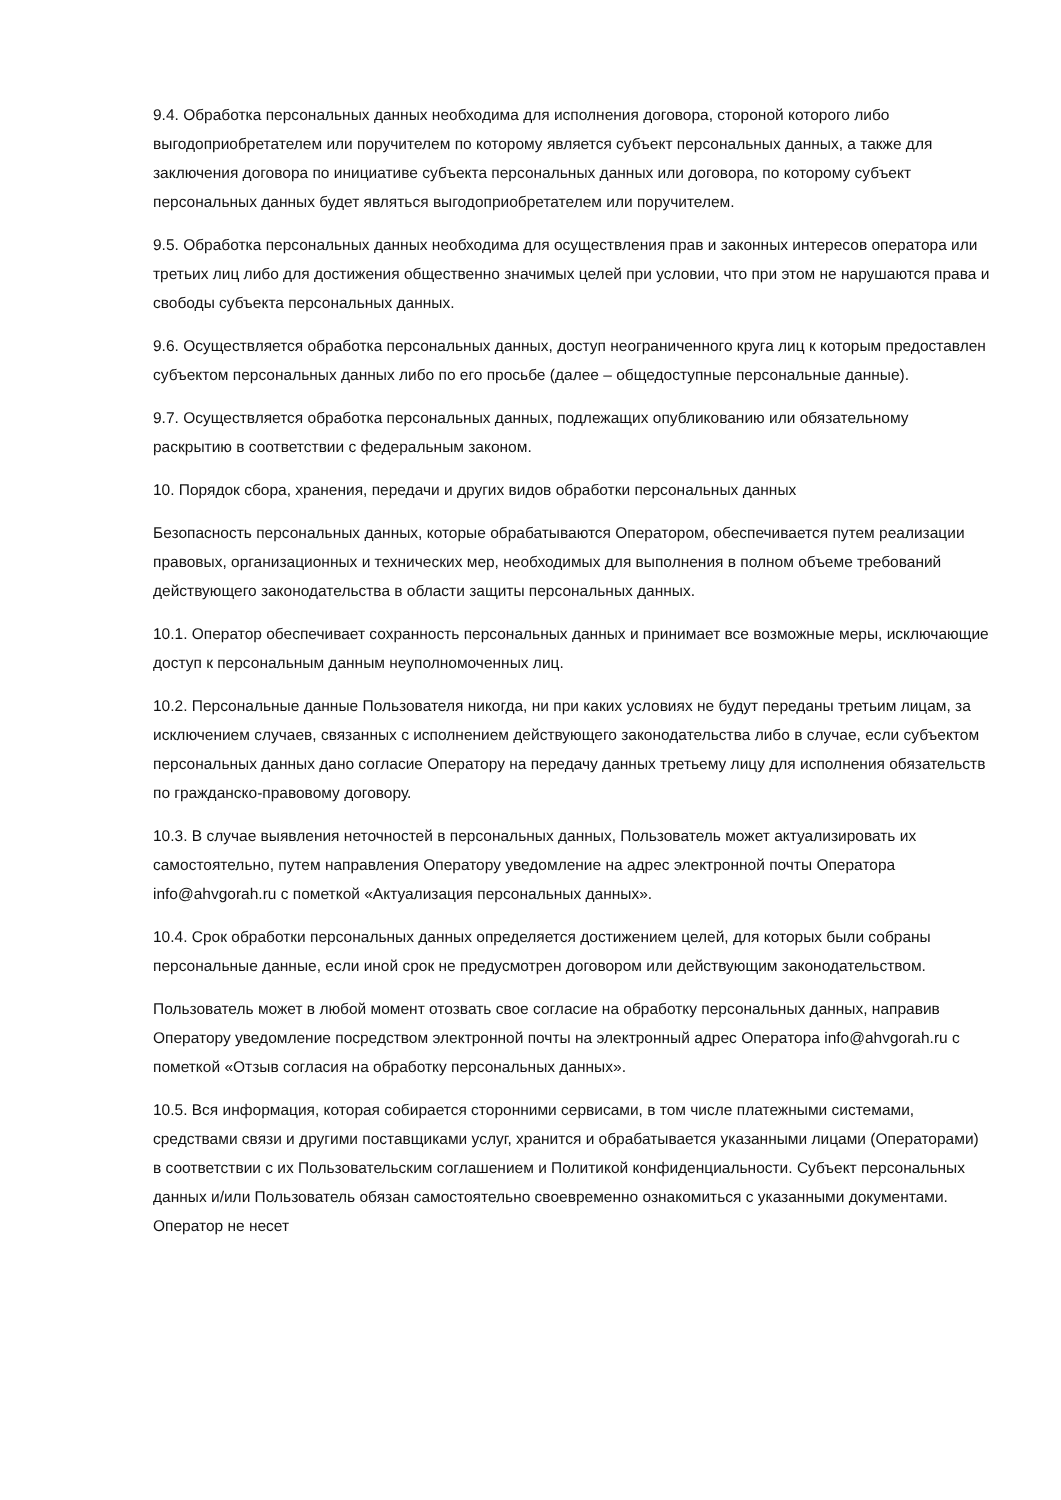9.4. Обработка персональных данных необходима для исполнения договора, стороной которого либо выгодоприобретателем или поручителем по которому является субъект персональных данных, а также для заключения договора по инициативе субъекта персональных данных или договора, по которому субъект персональных данных будет являться выгодоприобретателем или поручителем.
9.5. Обработка персональных данных необходима для осуществления прав и законных интересов оператора или третьих лиц либо для достижения общественно значимых целей при условии, что при этом не нарушаются права и свободы субъекта персональных данных.
9.6. Осуществляется обработка персональных данных, доступ неограниченного круга лиц к которым предоставлен субъектом персональных данных либо по его просьбе (далее – общедоступные персональные данные).
9.7. Осуществляется обработка персональных данных, подлежащих опубликованию или обязательному раскрытию в соответствии с федеральным законом.
10. Порядок сбора, хранения, передачи и других видов обработки персональных данных
Безопасность персональных данных, которые обрабатываются Оператором, обеспечивается путем реализации правовых, организационных и технических мер, необходимых для выполнения в полном объеме требований действующего законодательства в области защиты персональных данных.
10.1. Оператор обеспечивает сохранность персональных данных и принимает все возможные меры, исключающие доступ к персональным данным неуполномоченных лиц.
10.2. Персональные данные Пользователя никогда, ни при каких условиях не будут переданы третьим лицам, за исключением случаев, связанных с исполнением действующего законодательства либо в случае, если субъектом персональных данных дано согласие Оператору на передачу данных третьему лицу для исполнения обязательств по гражданско-правовому договору.
10.3. В случае выявления неточностей в персональных данных, Пользователь может актуализировать их самостоятельно, путем направления Оператору уведомление на адрес электронной почты Оператора info@ahvgorah.ru с пометкой «Актуализация персональных данных».
10.4. Срок обработки персональных данных определяется достижением целей, для которых были собраны персональные данные, если иной срок не предусмотрен договором или действующим законодательством.
Пользователь может в любой момент отозвать свое согласие на обработку персональных данных, направив Оператору уведомление посредством электронной почты на электронный адрес Оператора info@ahvgorah.ru с пометкой «Отзыв согласия на обработку персональных данных».
10.5. Вся информация, которая собирается сторонними сервисами, в том числе платежными системами, средствами связи и другими поставщиками услуг, хранится и обрабатывается указанными лицами (Операторами) в соответствии с их Пользовательским соглашением и Политикой конфиденциальности. Субъект персональных данных и/или Пользователь обязан самостоятельно своевременно ознакомиться с указанными документами. Оператор не несет